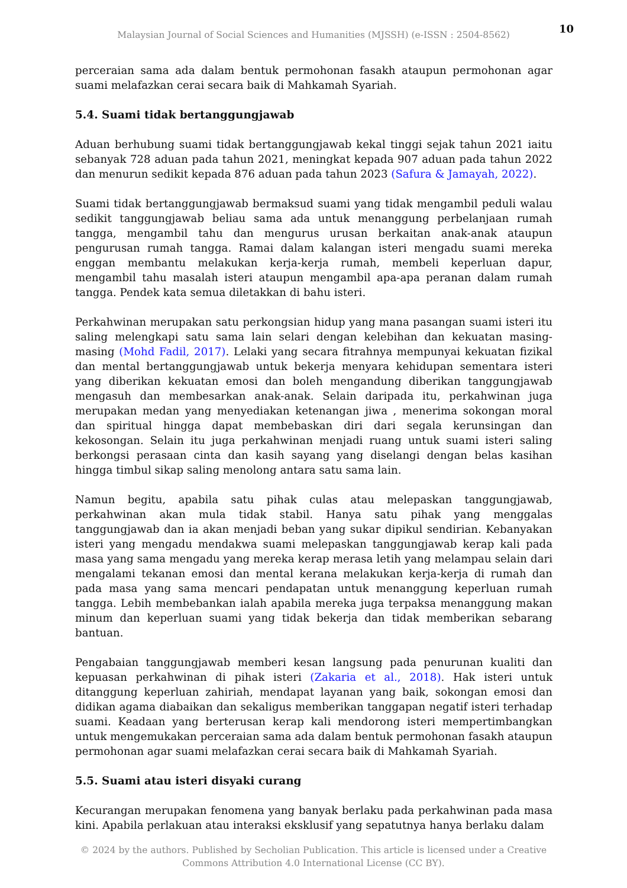Malaysian Journal of Social Sciences and Humanities (MJSSH) (e-ISSN : 2504-8562)
10
perceraian sama ada dalam bentuk permohonan fasakh ataupun permohonan agar suami melafazkan cerai secara baik di Mahkamah Syariah.
5.4. Suami tidak bertanggungjawab
Aduan berhubung suami tidak bertanggungjawab kekal tinggi sejak tahun 2021 iaitu sebanyak 728 aduan pada tahun 2021, meningkat kepada 907 aduan pada tahun 2022 dan menurun sedikit kepada 876 aduan pada tahun 2023 (Safura & Jamayah, 2022).
Suami tidak bertanggungjawab bermaksud suami yang tidak mengambil peduli walau sedikit tanggungjawab beliau sama ada untuk menanggung perbelanjaan rumah tangga, mengambil tahu dan mengurus urusan berkaitan anak-anak ataupun pengurusan rumah tangga. Ramai dalam kalangan isteri mengadu suami mereka enggan membantu melakukan kerja-kerja rumah, membeli keperluan dapur, mengambil tahu masalah isteri ataupun mengambil apa-apa peranan dalam rumah tangga. Pendek kata semua diletakkan di bahu isteri.
Perkahwinan merupakan satu perkongsian hidup yang mana pasangan suami isteri itu saling melengkapi satu sama lain selari dengan kelebihan dan kekuatan masing-masing (Mohd Fadil, 2017). Lelaki yang secara fitrahnya mempunyai kekuatan fizikal dan mental bertanggungjawab untuk bekerja menyara kehidupan sementara isteri yang diberikan kekuatan emosi dan boleh mengandung diberikan tanggungjawab mengasuh dan membesarkan anak-anak. Selain daripada itu, perkahwinan juga merupakan medan yang menyediakan ketenangan jiwa , menerima sokongan moral dan spiritual hingga dapat membebaskan diri dari segala kerunsingan dan kekosongan. Selain itu juga perkahwinan menjadi ruang untuk suami isteri saling berkongsi perasaan cinta dan kasih sayang yang diselangi dengan belas kasihan hingga timbul sikap saling menolong antara satu sama lain.
Namun begitu, apabila satu pihak culas atau melepaskan tanggungjawab, perkahwinan akan mula tidak stabil. Hanya satu pihak yang menggalas tanggungjawab dan ia akan menjadi beban yang sukar dipikul sendirian. Kebanyakan isteri yang mengadu mendakwa suami melepaskan tanggungjawab kerap kali pada masa yang sama mengadu yang mereka kerap merasa letih yang melampau selain dari mengalami tekanan emosi dan mental kerana melakukan kerja-kerja di rumah dan pada masa yang sama mencari pendapatan untuk menanggung keperluan rumah tangga. Lebih membebankan ialah apabila mereka juga terpaksa menanggung makan minum dan keperluan suami yang tidak bekerja dan tidak memberikan sebarang bantuan.
Pengabaian tanggungjawab memberi kesan langsung pada penurunan kualiti dan kepuasan perkahwinan di pihak isteri (Zakaria et al., 2018). Hak isteri untuk ditanggung keperluan zahiriah, mendapat layanan yang baik, sokongan emosi dan didikan agama diabaikan dan sekaligus memberikan tanggapan negatif isteri terhadap suami. Keadaan yang berterusan kerap kali mendorong isteri mempertimbangkan untuk mengemukakan perceraian sama ada dalam bentuk permohonan fasakh ataupun permohonan agar suami melafazkan cerai secara baik di Mahkamah Syariah.
5.5. Suami atau isteri disyaki curang
Kecurangan merupakan fenomena yang banyak berlaku pada perkahwinan pada masa kini. Apabila perlakuan atau interaksi eksklusif yang sepatutnya hanya berlaku dalam
© 2024 by the authors. Published by Secholian Publication. This article is licensed under a Creative
Commons Attribution 4.0 International License (CC BY).